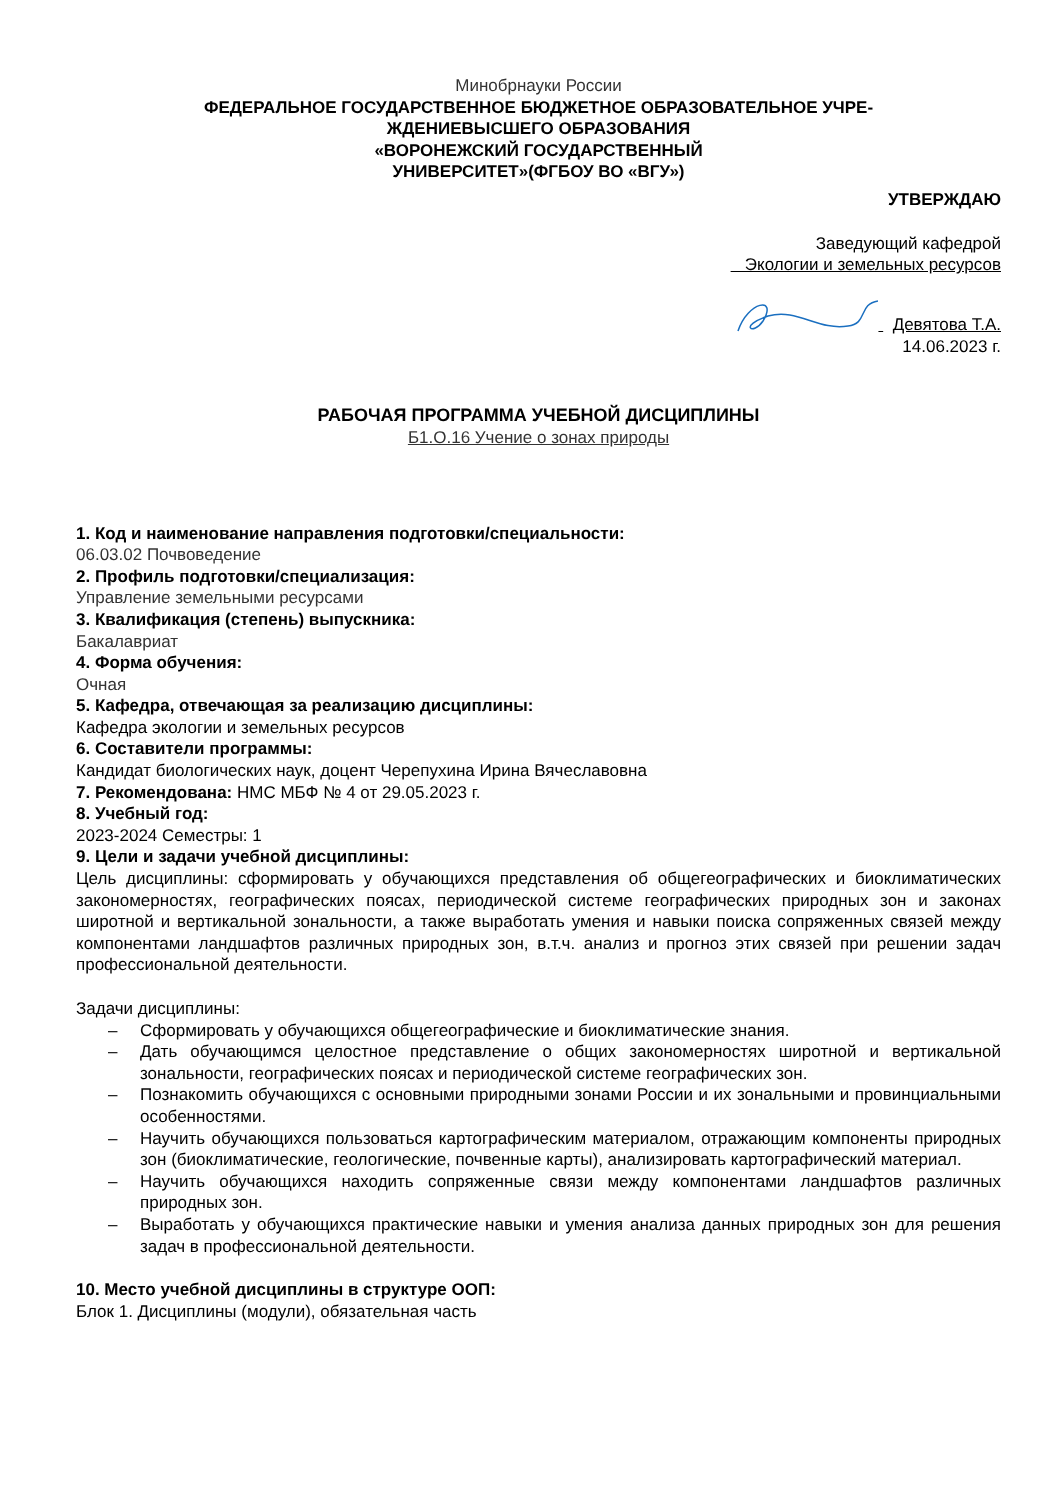Минобрнауки России
ФЕДЕРАЛЬНОЕ ГОСУДАРСТВЕННОЕ БЮДЖЕТНОЕ ОБРАЗОВАТЕЛЬНОЕ УЧРЕ-
ЖДЕНИЕВЫСШЕГО ОБРАЗОВАНИЯ
«ВОРОНЕЖСКИЙ ГОСУДАРСТВЕННЫЙ
УНИВЕРСИТЕТ»(ФГБОУ ВО «ВГУ»)
УТВЕРЖДАЮ
Заведующий кафедрой
Экологии и земельных ресурсов
Девятова Т.А.
14.06.2023 г.
РАБОЧАЯ ПРОГРАММА УЧЕБНОЙ ДИСЦИПЛИНЫ
Б1.О.16 Учение о зонах природы
1. Код и наименование направления подготовки/специальности:
06.03.02 Почвоведение
2. Профиль подготовки/специализация:
Управление земельными ресурсами
3. Квалификация (степень) выпускника:
Бакалавриат
4. Форма обучения:
Очная
5. Кафедра, отвечающая за реализацию дисциплины:
Кафедра экологии и земельных ресурсов
6. Составители программы:
Кандидат биологических наук, доцент Черепухина Ирина Вячеславовна
7. Рекомендована: НМС МБФ № 4 от 29.05.2023 г.
8. Учебный год:
2023-2024 Семестры: 1
9. Цели и задачи учебной дисциплины:
Цель дисциплины: сформировать у обучающихся представления об общегеографических и биоклиматических закономерностях, географических поясах, периодической системе географических природных зон и законах широтной и вертикальной зональности, а также выработать умения и навыки поиска сопряженных связей между компонентами ландшафтов различных природных зон, в.т.ч. анализ и прогноз этих связей при решении задач профессиональной деятельности.
Задачи дисциплины:
– Сформировать у обучающихся общегеографические и биоклиматические знания.
– Дать обучающимся целостное представление о общих закономерностях широтной и вертикальной зональности, географических поясах и периодической системе географических зон.
– Познакомить обучающихся с основными природными зонами России и их зональными и провинциальными особенностями.
– Научить обучающихся пользоваться картографическим материалом, отражающим компоненты природных зон (биоклиматические, геологические, почвенные карты), анализировать картографический материал.
– Научить обучающихся находить сопряженные связи между компонентами ландшафтов различных природных зон.
– Выработать у обучающихся практические навыки и умения анализа данных природных зон для решения задач в профессиональной деятельности.
10. Место учебной дисциплины в структуре ООП:
Блок 1. Дисциплины (модули), обязательная часть